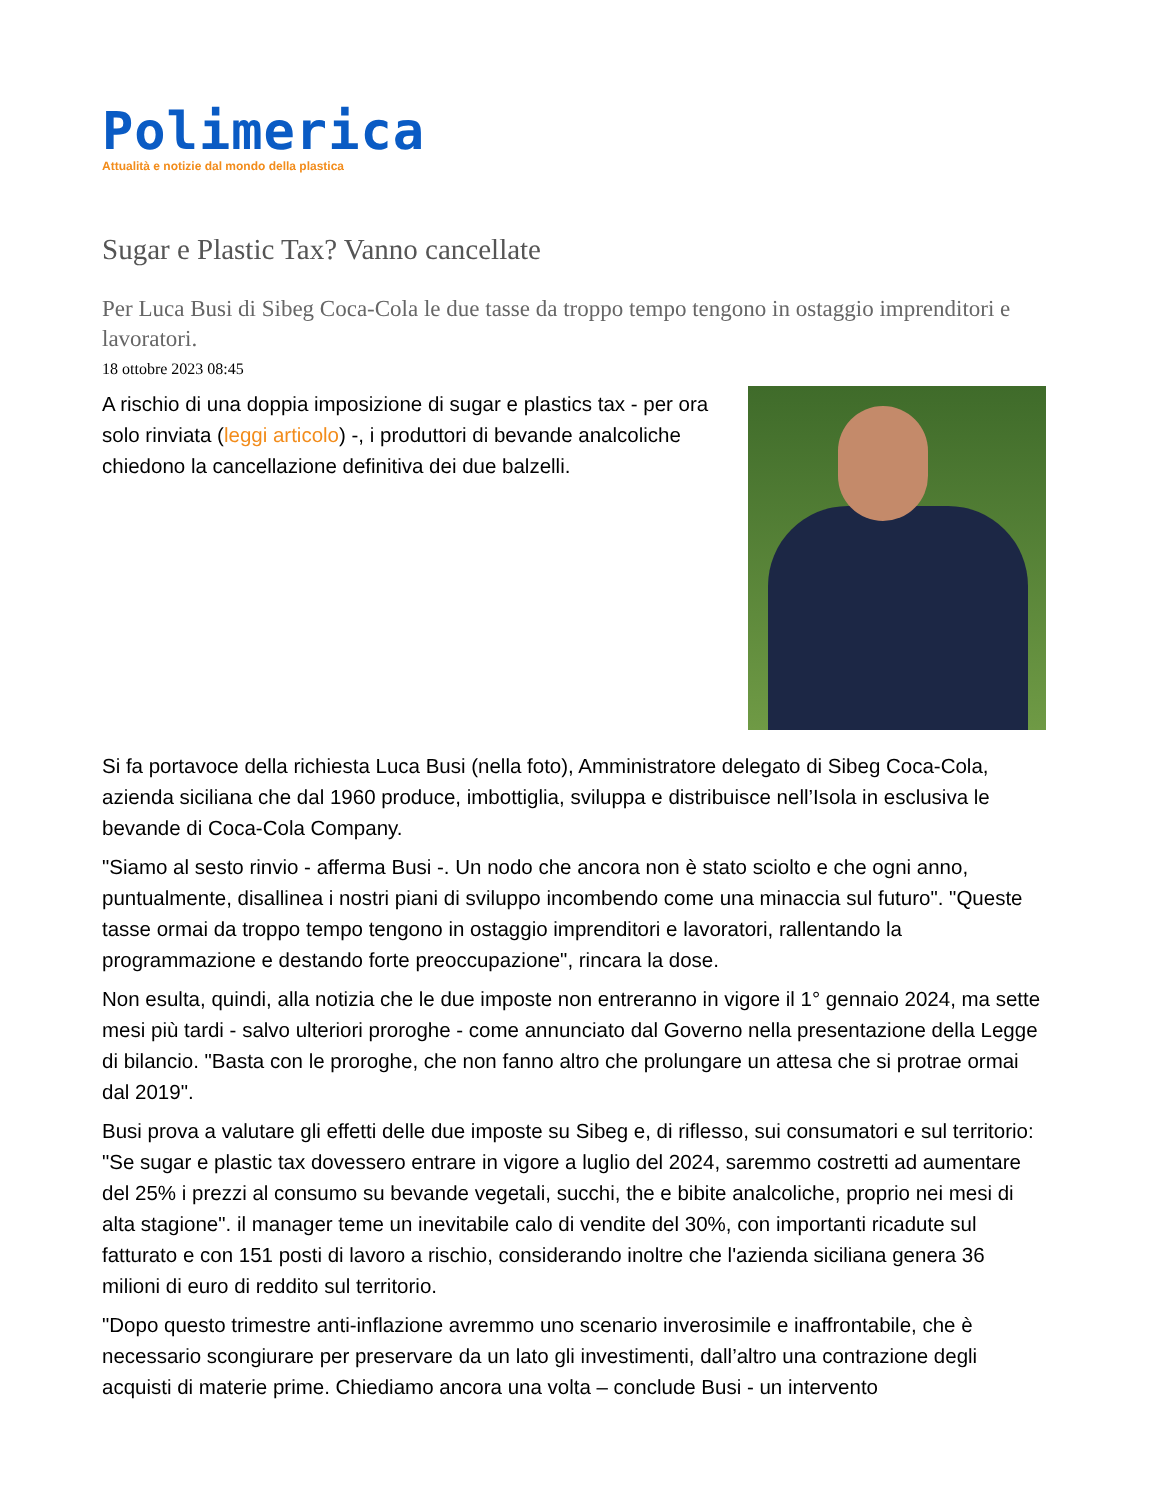Polimerica
Attualità e notizie dal mondo della plastica
Sugar e Plastic Tax? Vanno cancellate
Per Luca Busi di Sibeg Coca-Cola le due tasse da troppo tempo tengono in ostaggio imprenditori e lavoratori.
18 ottobre 2023 08:45
A rischio di una doppia imposizione di sugar e plastics tax - per ora solo rinviata (leggi articolo) -, i produttori di bevande analcoliche chiedono la cancellazione definitiva dei due balzelli.
Si fa portavoce della richiesta Luca Busi (nella foto), Amministratore delegato di Sibeg Coca-Cola, azienda siciliana che dal 1960 produce, imbottiglia, sviluppa e distribuisce nell’Isola in esclusiva le bevande di Coca-Cola Company.
"Siamo al sesto rinvio - afferma Busi -. Un nodo che ancora non è stato sciolto e che ogni anno, puntualmente, disallinea i nostri piani di sviluppo incombendo come una minaccia sul futuro". "Queste tasse ormai da troppo tempo tengono in ostaggio imprenditori e lavoratori, rallentando la programmazione e destando forte preoccupazione", rincara la dose.
Non esulta, quindi, alla notizia che le due imposte non entreranno in vigore il 1° gennaio 2024, ma sette mesi più tardi - salvo ulteriori proroghe - come annunciato dal Governo nella presentazione della Legge di bilancio. "Basta con le proroghe, che non fanno altro che prolungare un attesa che si protrae ormai dal 2019".
Busi prova a valutare gli effetti delle due imposte su Sibeg e, di riflesso, sui consumatori e sul territorio: "Se sugar e plastic tax dovessero entrare in vigore a luglio del 2024, saremmo costretti ad aumentare del 25% i prezzi al consumo su bevande vegetali, succhi, the e bibite analcoliche, proprio nei mesi di alta stagione". il manager teme un inevitabile calo di vendite del 30%, con importanti ricadute sul fatturato e con 151 posti di lavoro a rischio, considerando inoltre che l'azienda siciliana genera 36 milioni di euro di reddito sul territorio.
"Dopo questo trimestre anti-inflazione avremmo uno scenario inverosimile e inaffrontabile, che è necessario scongiurare per preservare da un lato gli investimenti, dall’altro una contrazione degli acquisti di materie prime. Chiediamo ancora una volta – conclude Busi - un intervento